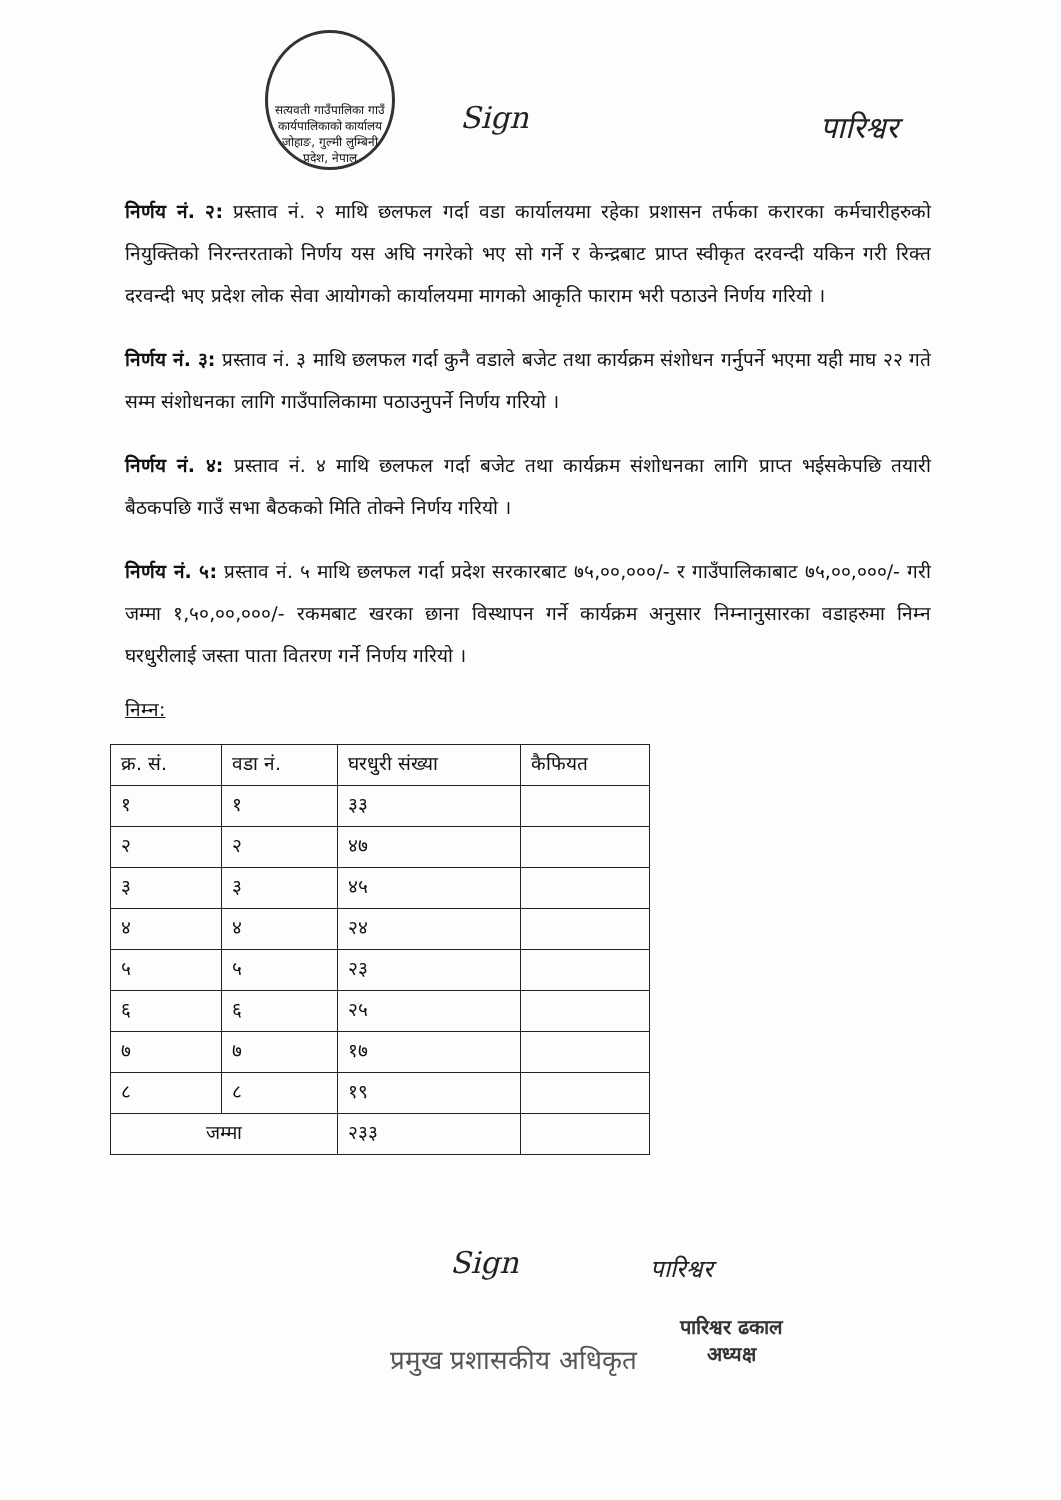सत्यवती गाउँपालिका गाउँ कार्यपालिकाको कार्यालय जोहाङ, गुल्मी लुम्बिनी प्रदेश, नेपाल
Sign पारिश्वर
निर्णय नं. २: प्रस्ताव नं. २ माथि छलफल गर्दा वडा कार्यालयमा रहेका प्रशासन तर्फका करारका कर्मचारीहरुको नियुक्तिको निरन्तरताको निर्णय यस अघि नगरेको भए सो गर्ने र केन्द्रबाट प्राप्त स्वीकृत दरवन्दी यकिन गरी रिक्त दरवन्दी भए प्रदेश लोक सेवा आयोगको कार्यालयमा मागको आकृति फाराम भरी पठाउने निर्णय गरियो ।
निर्णय नं. ३: प्रस्ताव नं. ३ माथि छलफल गर्दा कुनै वडाले बजेट तथा कार्यक्रम संशोधन गर्नुपर्ने भएमा यही माघ २२ गते सम्म संशोधनका लागि गाउँपालिकामा पठाउनुपर्ने निर्णय गरियो ।
निर्णय नं. ४: प्रस्ताव नं. ४ माथि छलफल गर्दा बजेट तथा कार्यक्रम संशोधनका लागि प्राप्त भईसकेपछि तयारी बैठकपछि गाउँ सभा बैठकको मिति तोक्ने निर्णय गरियो ।
निर्णय नं. ५: प्रस्ताव नं. ५ माथि छलफल गर्दा प्रदेश सरकारबाट ७५,००,०००/- र गाउँपालिकाबाट ७५,००,०००/- गरी जम्मा १,५०,००,०००/- रकमबाट खरका छाना विस्थापन गर्ने कार्यक्रम अनुसार निम्नानुसारका वडाहरुमा निम्न घरधुरीलाई जस्ता पाता वितरण गर्ने निर्णय गरियो ।
निम्न:
| क्र. सं. | वडा नं. | घरधुरी संख्या | कैफियत |
| --- | --- | --- | --- |
| १ | १ | ३३ | |
| २ | २ | ४७ | |
| ३ | ३ | ४५ | |
| ४ | ४ | २४ | |
| ५ | ५ | २३ | |
| ६ | ६ | २५ | |
| ७ | ७ | १७ | |
| ८ | ८ | १९ | |
| जम्मा | | २३३ | |
Sign
प्रमुख प्रशासकीय अधिकृत
पारिश्वर
पारिश्वर ढकाल
अध्यक्ष